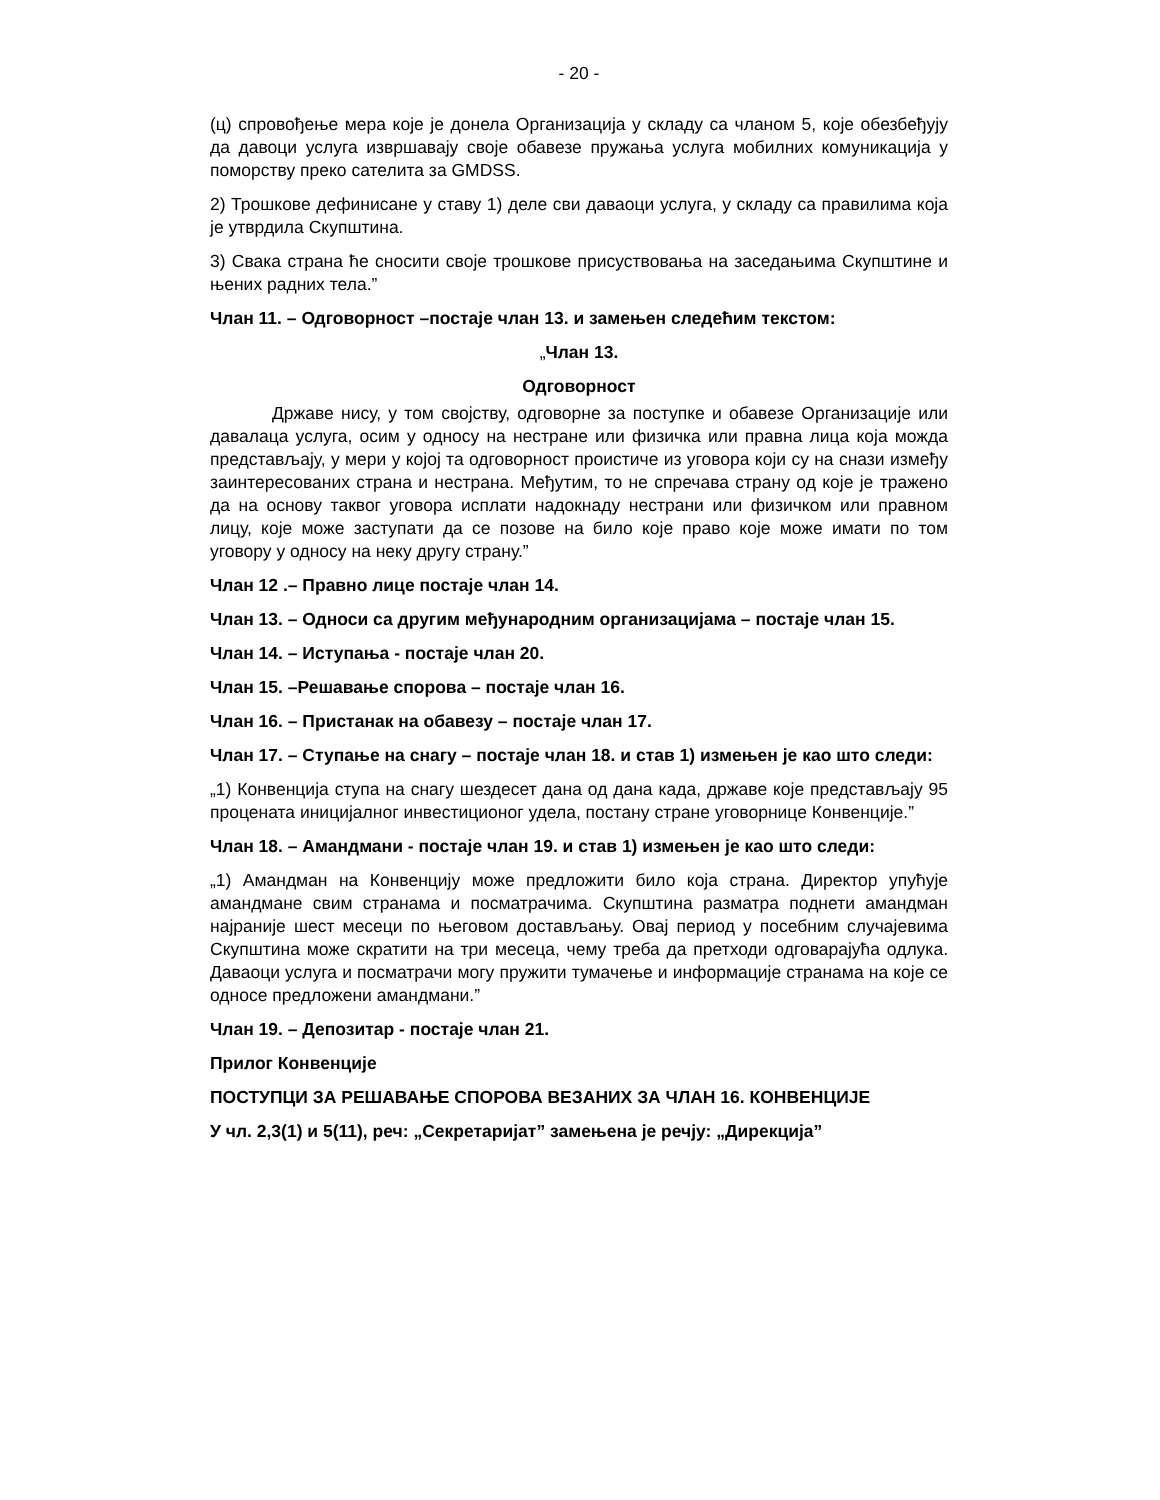- 20 -
(ц) спровођење мера које је донела Организација у складу са чланом 5, које обезбеђују да давоци услуга извршавају своје обавезе пружања услуга мобилних комуникација у поморству преко сателита за GMDSS.
2) Трошкове дефинисане у ставу 1) деле сви даваоци услуга, у складу са правилима која је утврдила Скупштина.
3) Свака страна ће сносити своје трошкове присуствовања на заседањима Скупштине и њених радних тела.”
Члан 11. – Одговорност –постаје члан 13. и замењен следећим текстом:
„Члан 13.
Одговорност
Државе нису, у том својству, одговорне за поступке и обавезе Организације или давалаца услуга, осим у односу на нестране или физичка или правна лица која можда представљају, у мери у којој та одговорност проистиче из уговора који су на снази између заинтересованих страна и нестрана. Међутим, то не спречава страну од које је тражено да на основу таквог уговора исплати надокнаду нестрани или физичком или правном лицу, које може заступати да се позове на било које право које може имати по том уговору у односу на неку другу страну.”
Члан 12 .– Правно лице постаје члан 14.
Члан 13. – Односи са другим међународним организацијама – постаје члан 15.
Члан 14. – Иступања - постаје члан 20.
Члан 15. –Решавање спорова – постаје члан 16.
Члан 16. – Пристанак на обавезу – постаје члан 17.
Члан 17. – Ступање на снагу – постаје члан 18. и став 1) измењен је као што следи:
„1) Конвенција ступа на снагу шездесет дана од дана када, државе које представљају 95 процената иницијалног инвестиционог удела, постану стране уговорнице Конвенције.”
Члан 18. – Амандмани - постаје члан 19. и став 1) измењен је као што следи:
„1) Амандман на Конвенцију може предложити било која страна. Директор упућује амандмане свим странама и посматрачима. Скупштина разматра поднети амандман најраније шест месеци по његовом достављању. Овај период у посебним случајевима Скупштина може скратити на три месеца, чему треба да претходи одговарајућа одлука. Даваоци услуга и посматрачи могу пружити тумачење и информације странама на које се односе предложени амандмани.”
Члан 19. – Депозитар - постаје члан 21.
Прилог Конвенције
ПОСТУПЦИ ЗА РЕШАВАЊЕ СПОРОВА ВЕЗАНИХ ЗА ЧЛАН 16. КОНВЕНЦИЈЕ
У чл. 2,3(1) и 5(11), реч: „Секретаријат” замењена је речју: „Дирекција”